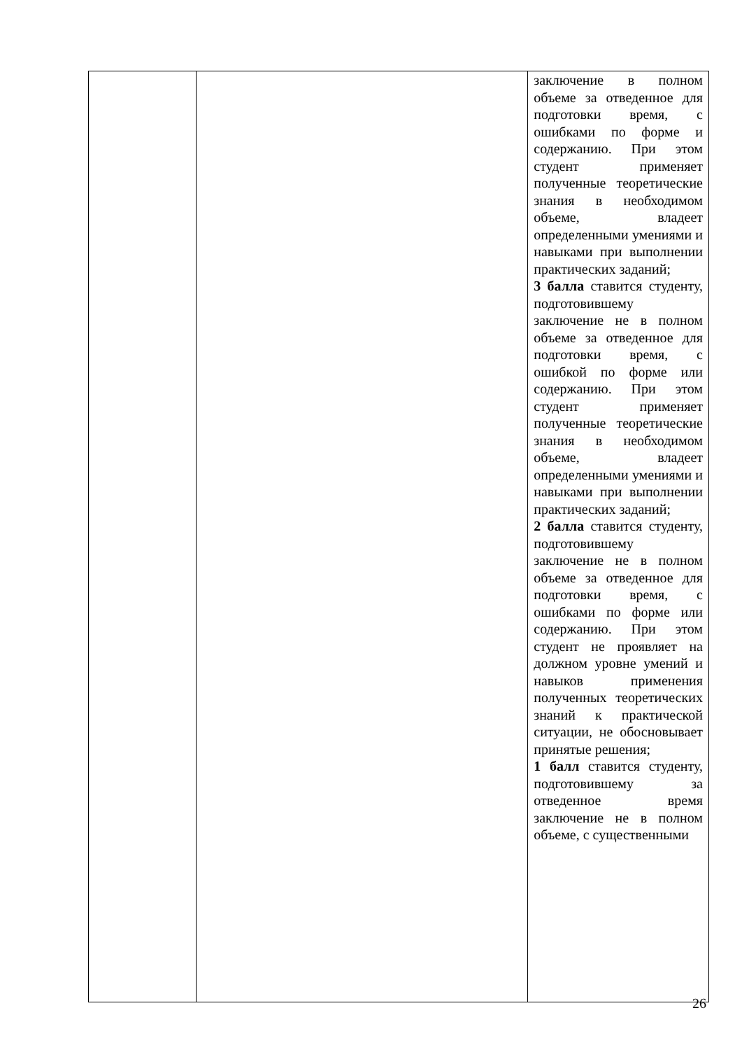| | | заключение в полном объеме за отведенное для подготовки время, с ошибками по форме и содержанию. При этом студент применяет полученные теоретические знания в необходимом объеме, владеет определенными умениями и навыками при выполнении практических заданий; 3 балла ставится студенту, подготовившему заключение не в полном объеме за отведенное для подготовки время, с ошибкой по форме или содержанию. При этом студент применяет полученные теоретические знания в необходимом объеме, владеет определенными умениями и навыками при выполнении практических заданий; 2 балла ставится студенту, подготовившему заключение не в полном объеме за отведенное для подготовки время, с ошибками по форме или содержанию. При этом студент не проявляет на должном уровне умений и навыков применения полученных теоретических знаний к практической ситуации, не обосновывает принятые решения; 1 балл ставится студенту, подготовившему за отведенное время заключение не в полном объеме, с существенными |
26